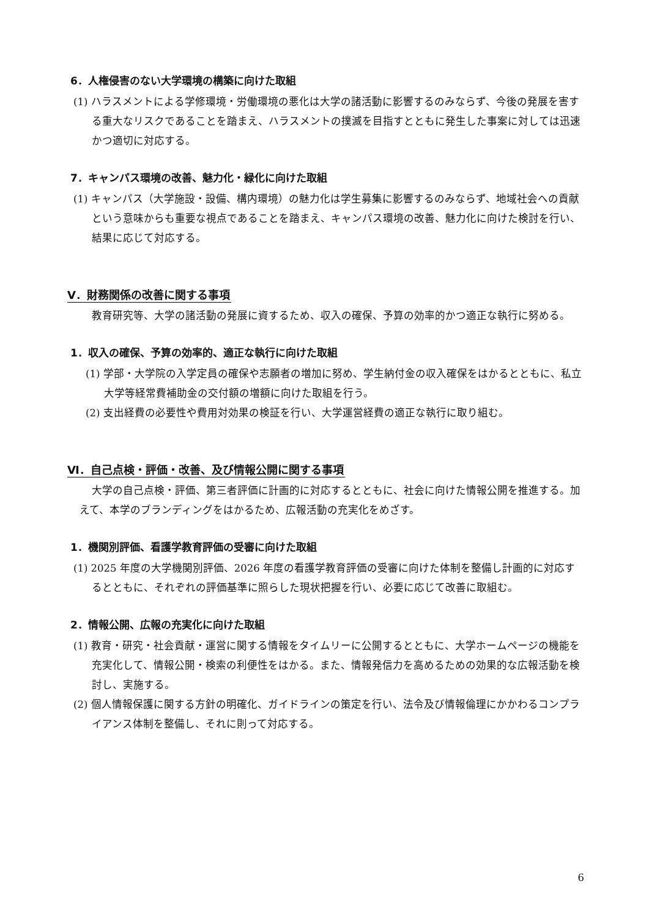6．人権侵害のない大学環境の構築に向けた取組
(1) ハラスメントによる学修環境・労働環境の悪化は大学の諸活動に影響するのみならず、今後の発展を害する重大なリスクであることを踏まえ、ハラスメントの撲滅を目指すとともに発生した事案に対しては迅速かつ適切に対応する。
7．キャンパス環境の改善、魅力化・緑化に向けた取組
(1) キャンパス（大学施設・設備、構内環境）の魅力化は学生募集に影響するのみならず、地域社会への貢献という意味からも重要な視点であることを踏まえ、キャンパス環境の改善、魅力化に向けた検討を行い、結果に応じて対応する。
Ⅴ．財務関係の改善に関する事項
教育研究等、大学の諸活動の発展に資するため、収入の確保、予算の効率的かつ適正な執行に努める。
1．収入の確保、予算の効率的、適正な執行に向けた取組
(1) 学部・大学院の入学定員の確保や志願者の増加に努め、学生納付金の収入確保をはかるとともに、私立大学等経常費補助金の交付額の増額に向けた取組を行う。
(2) 支出経費の必要性や費用対効果の検証を行い、大学運営経費の適正な執行に取り組む。
Ⅵ．自己点検・評価・改善、及び情報公開に関する事項
大学の自己点検・評価、第三者評価に計画的に対応するとともに、社会に向けた情報公開を推進する。加えて、本学のブランディングをはかるため、広報活動の充実化をめざす。
1．機関別評価、看護学教育評価の受審に向けた取組
(1) 2025 年度の大学機関別評価、2026 年度の看護学教育評価の受審に向けた体制を整備し計画的に対応するとともに、それぞれの評価基準に照らした現状把握を行い、必要に応じて改善に取組む。
2．情報公開、広報の充実化に向けた取組
(1) 教育・研究・社会貢献・運営に関する情報をタイムリーに公開するとともに、大学ホームページの機能を充実化して、情報公開・検索の利便性をはかる。また、情報発信力を高めるための効果的な広報活動を検討し、実施する。
(2) 個人情報保護に関する方針の明確化、ガイドラインの策定を行い、法令及び情報倫理にかかわるコンプライアンス体制を整備し、それに則って対応する。
6